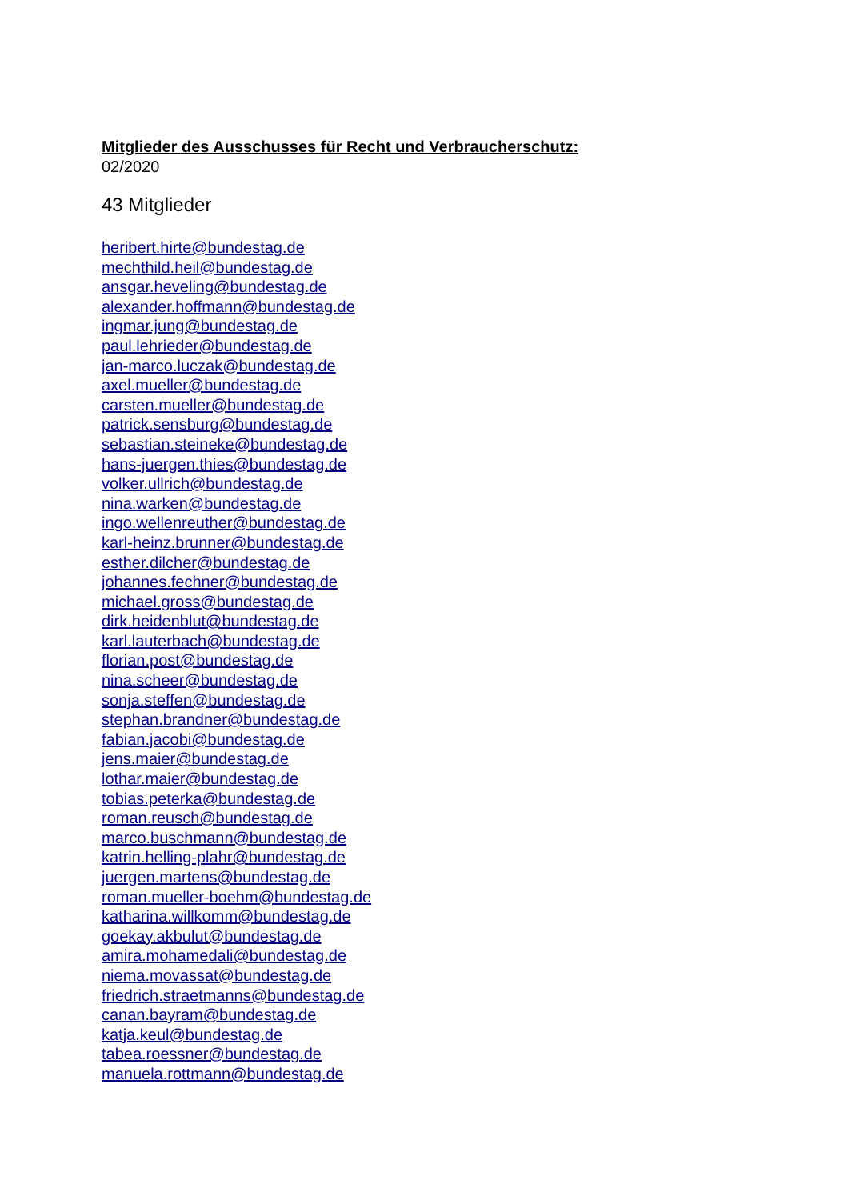Mitglieder des Ausschusses für Recht und Verbraucherschutz:
02/2020
43 Mitglieder
heribert.hirte@bundestag.de
mechthild.heil@bundestag.de
ansgar.heveling@bundestag.de
alexander.hoffmann@bundestag.de
ingmar.jung@bundestag.de
paul.lehrieder@bundestag.de
jan-marco.luczak@bundestag.de
axel.mueller@bundestag.de
carsten.mueller@bundestag.de
patrick.sensburg@bundestag.de
sebastian.steineke@bundestag.de
hans-juergen.thies@bundestag.de
volker.ullrich@bundestag.de
nina.warken@bundestag.de
ingo.wellenreuther@bundestag.de
karl-heinz.brunner@bundestag.de
esther.dilcher@bundestag.de
johannes.fechner@bundestag.de
michael.gross@bundestag.de
dirk.heidenblut@bundestag.de
karl.lauterbach@bundestag.de
florian.post@bundestag.de
nina.scheer@bundestag.de
sonja.steffen@bundestag.de
stephan.brandner@bundestag.de
fabian.jacobi@bundestag.de
jens.maier@bundestag.de
lothar.maier@bundestag.de
tobias.peterka@bundestag.de
roman.reusch@bundestag.de
marco.buschmann@bundestag.de
katrin.helling-plahr@bundestag.de
juergen.martens@bundestag.de
roman.mueller-boehm@bundestag.de
katharina.willkomm@bundestag.de
goekay.akbulut@bundestag.de
amira.mohamedali@bundestag.de
niema.movassat@bundestag.de
friedrich.straetmanns@bundestag.de
canan.bayram@bundestag.de
katja.keul@bundestag.de
tabea.roessner@bundestag.de
manuela.rottmann@bundestag.de